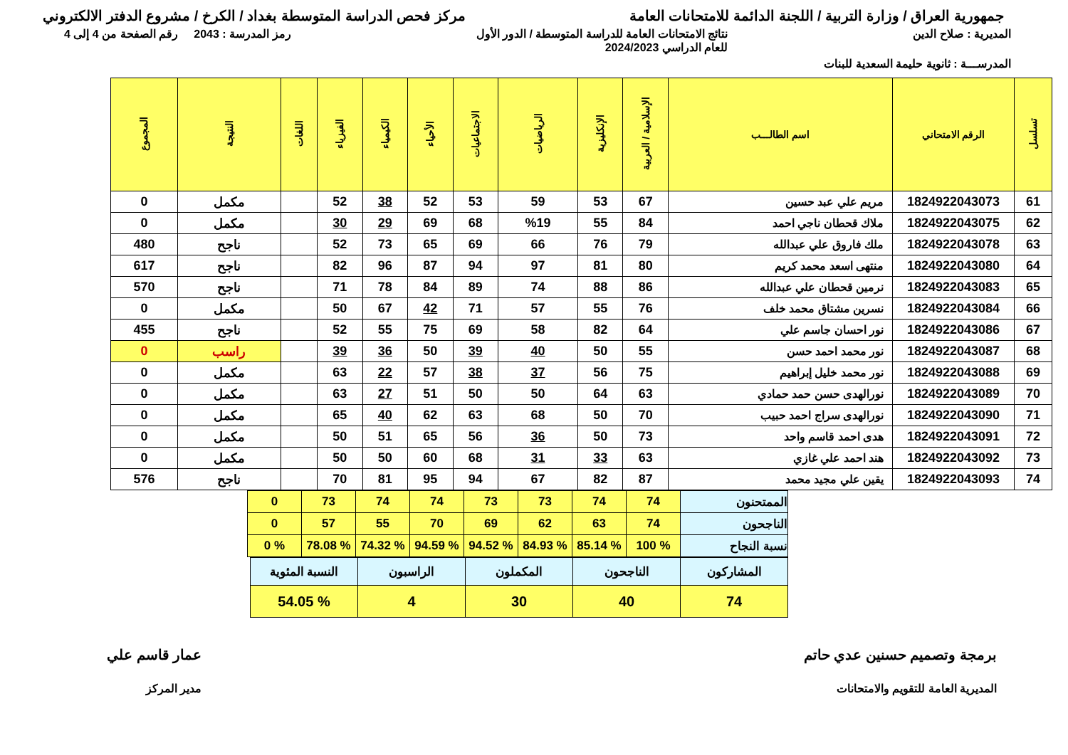جمهورية العراق / وزارة التربية / اللجنة الدائمة للامتحانات العامة
مركز فحص الدراسة المتوسطة بغداد / الكرخ / مشروع الدفتر الالكتروني
المديرية : صلاح الدين نتائج الامتحانات العامة للدراسة المتوسطة / الدور الأول
للعام الدراسي 2024/2023
رمز المدرسة : 2043 رقم الصفحة من 4 إلى 4
المدرســـة : ثانوية حليمة السعدية للبنات
| تسلسل | الرقم الامتحاني | اسم الطالـــب | الإسلامية / العربية | الإنكليزية | الرياضيات | الاجتماعيات | الأحياء | الكيمياء | الفيزياء | اللغات | النتيجة | المجموع |
| --- | --- | --- | --- | --- | --- | --- | --- | --- | --- | --- | --- | --- |
| 61 | 1824922043073 | مريم علي عبد حسين | 67 | 53 | 59 | 53 | 52 | 38 | 52 | | مكمل | 0 |
| 62 | 1824922043075 | ملاك قحطان ناجي احمد | 84 | 55 | %19 | 68 | 69 | 29 | 30 | | مكمل | 0 |
| 63 | 1824922043078 | ملك فاروق علي عبدالله | 79 | 76 | 66 | 69 | 65 | 73 | 52 | | ناجح | 480 |
| 64 | 1824922043080 | منتهى اسعد محمد كريم | 80 | 81 | 97 | 94 | 87 | 96 | 82 | | ناجح | 617 |
| 65 | 1824922043083 | نرمين قحطان علي عبدالله | 86 | 88 | 74 | 89 | 84 | 78 | 71 | | ناجح | 570 |
| 66 | 1824922043084 | نسرين مشتاق محمد خلف | 76 | 55 | 57 | 71 | 42 | 67 | 50 | | مكمل | 0 |
| 67 | 1824922043086 | نور احسان جاسم علي | 64 | 82 | 58 | 69 | 75 | 55 | 52 | | ناجح | 455 |
| 68 | 1824922043087 | نور محمد احمد حسن | 55 | 50 | 40 | 39 | 50 | 36 | 39 | | راسب | 0 |
| 69 | 1824922043088 | نور محمد خليل إبراهيم | 75 | 56 | 37 | 38 | 57 | 22 | 63 | | مكمل | 0 |
| 70 | 1824922043089 | نورالهدى حسن حمد حمادي | 63 | 64 | 50 | 50 | 51 | 27 | 63 | | مكمل | 0 |
| 71 | 1824922043090 | نورالهدى سراج احمد حبيب | 70 | 50 | 68 | 63 | 62 | 40 | 65 | | مكمل | 0 |
| 72 | 1824922043091 | هدى احمد قاسم واحد | 73 | 50 | 36 | 56 | 65 | 51 | 50 | | مكمل | 0 |
| 73 | 1824922043092 | هند احمد علي غازي | 63 | 33 | 31 | 68 | 60 | 50 | 50 | | مكمل | 0 |
| 74 | 1824922043093 | يقين علي مجيد محمد | 87 | 82 | 67 | 94 | 95 | 81 | 70 | | ناجح | 576 |
| الممتحنون | 74 | 74 | 73 | 73 | 74 | 74 | 73 | 0 |
| الناجحون | 74 | 63 | 62 | 69 | 70 | 55 | 57 | 0 |
| نسبة النجاح | % 100 | % 85.14 | % 84.93 | % 94.52 | % 94.59 | % 74.32 | % 78.08 | % 0 |
| المشاركون | الناجحون | المكملون | الراسبون | النسبة المئوية |
| 74 | 40 | 30 | 4 | % 54.05 |
برمجة وتصميم حسنين عدي حاتم
المديرية العامة للتقويم والامتحانات
عمار قاسم علي
مدير المركز